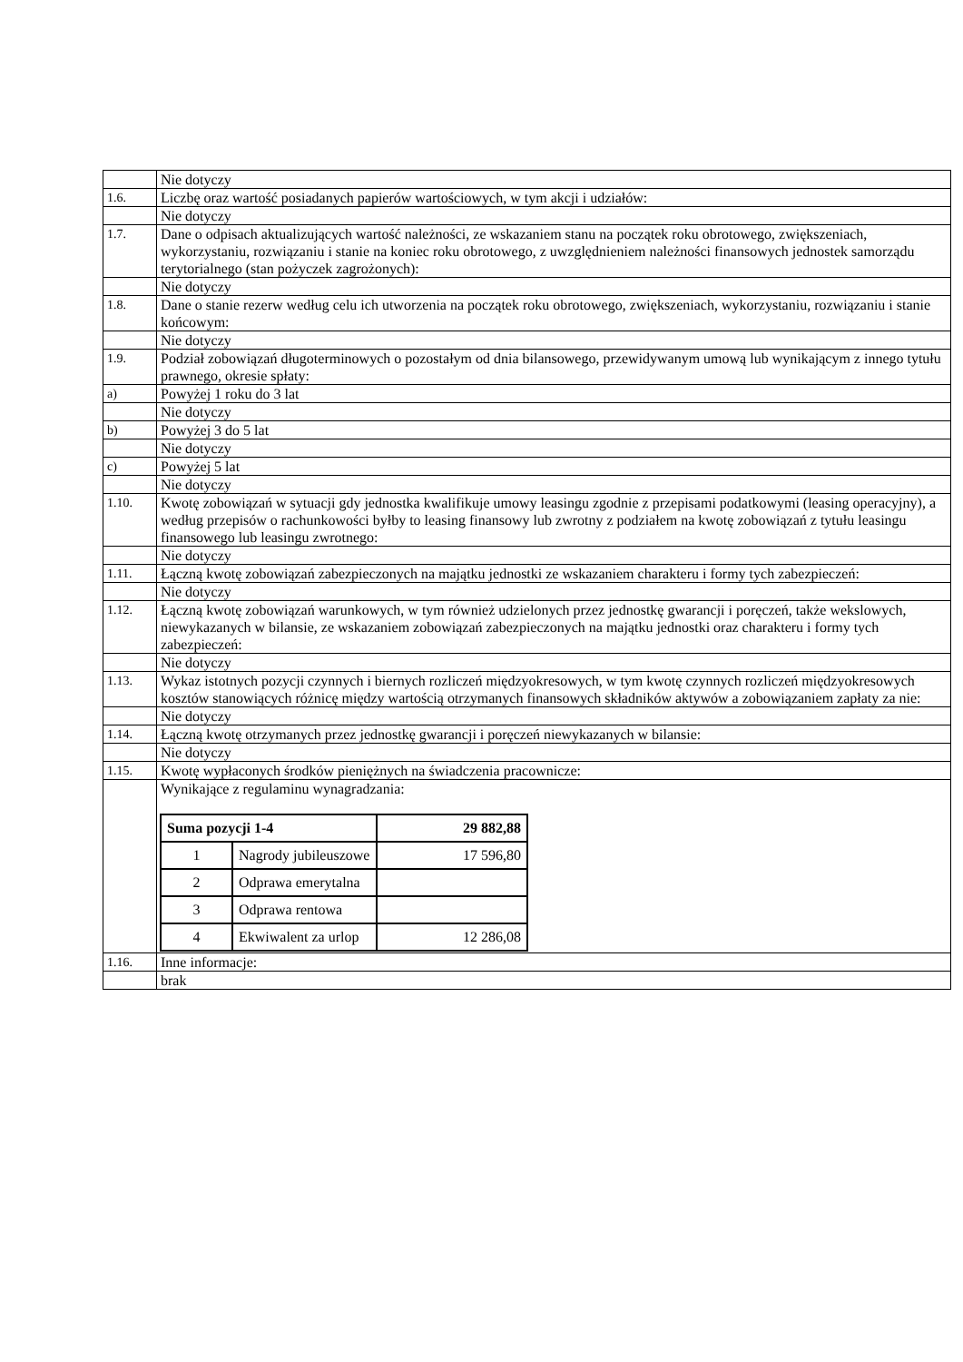| | Nie dotyczy |
| 1.6. | Liczbę oraz wartość posiadanych papierów wartościowych, w tym akcji i udziałów: |
| | Nie dotyczy |
| 1.7. | Dane o odpisach aktualizujących wartość należności, ze wskazaniem stanu na początek roku obrotowego, zwiększeniach, wykorzystaniu, rozwiązaniu i stanie na koniec roku obrotowego, z uwzględnieniem należności finansowych jednostek samorządu terytorialnego (stan pożyczek zagrożonych): |
| | Nie dotyczy |
| 1.8. | Dane o stanie rezerw według celu ich utworzenia na początek roku obrotowego, zwiększeniach, wykorzystaniu, rozwiązaniu i stanie końcowym: |
| | Nie dotyczy |
| 1.9. | Podział zobowiązań długoterminowych o pozostałym od dnia bilansowego, przewidywanym umową lub wynikającym z innego tytułu prawnego, okresie spłaty: |
| a) | Powyżej 1 roku do 3 lat |
| | Nie dotyczy |
| b) | Powyżej 3 do 5 lat |
| | Nie dotyczy |
| c) | Powyżej 5 lat |
| | Nie dotyczy |
| 1.10. | Kwotę zobowiązań w sytuacji gdy jednostka kwalifikuje umowy leasingu zgodnie z przepisami podatkowymi (leasing operacyjny), a według przepisów o rachunkowości byłby to leasing finansowy lub zwrotny z podziałem na kwotę zobowiązań z tytułu leasingu finansowego lub leasingu zwrotnego: |
| | Nie dotyczy |
| 1.11. | Łączną kwotę zobowiązań zabezpieczonych na majątku jednostki ze wskazaniem charakteru i formy tych zabezpieczeń: |
| | Nie dotyczy |
| 1.12. | Łączną kwotę zobowiązań warunkowych, w tym również udzielonych przez jednostkę gwarancji i poręczeń, także wekslowych, niewykazanych w bilansie, ze wskazaniem zobowiązań zabezpieczonych na majątku jednostki oraz charakteru i formy tych zabezpieczeń: |
| | Nie dotyczy |
| 1.13. | Wykaz istotnych pozycji czynnych i biernych rozliczeń międzyokresowych, w tym kwotę czynnych rozliczeń międzyokresowych kosztów stanowiących różnicę między wartością otrzymanych finansowych składników aktywów a zobowiązaniem zapłaty za nie: |
| | Nie dotyczy |
| 1.14. | Łączną kwotę otrzymanych przez jednostkę gwarancji i poręczeń niewykazanych w bilansie: |
| | Nie dotyczy |
| 1.15. | Kwotę wypłaconych środków pieniężnych na świadczenia pracownicze: |
| | Wynikające z regulaminu wynagradzania: / Suma pozycji 1-4 / / 29 882,88 / / --- / --- / --- / / 1 / Nagrody jubileuszowe / 17 596,80 / / 2 / Odprawa emerytalna / / / 3 / Odprawa rentowa / / / 4 / Ekwiwalent za urlop / 12 286,08 / |
| 1.16. | Inne informacje: |
| | brak |